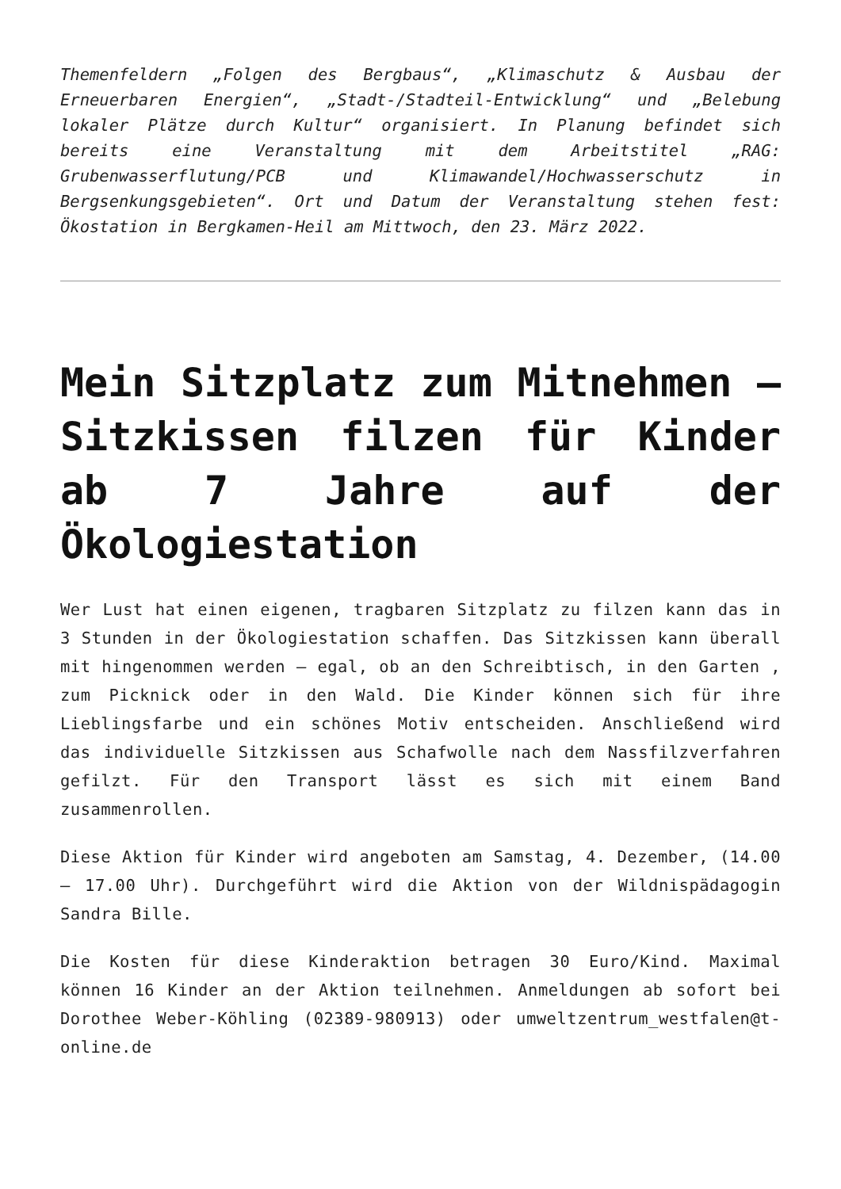Themenfeldern „Folgen des Bergbaus“, „Klimaschutz & Ausbau der Erneuerbaren Energien“, „Stadt-/Stadteil-Entwicklung“ und „Belebung lokaler Plätze durch Kultur“ organisiert. In Planung befindet sich bereits eine Veranstaltung mit dem Arbeitstitel „RAG: Grubenwasserflutung/PCB und Klimawandel/Hochwasserschutz in Bergsenkungsgebieten“. Ort und Datum der Veranstaltung stehen fest: Ökostation in Bergkamen-Heil am Mittwoch, den 23. März 2022.
Mein Sitzplatz zum Mitnehmen – Sitzkissen filzen für Kinder ab 7 Jahre auf der Ökologiestation
Wer Lust hat einen eigenen, tragbaren Sitzplatz zu filzen kann das in 3 Stunden in der Ökologiestation schaffen. Das Sitzkissen kann überall mit hingenommen werden – egal, ob an den Schreibtisch, in den Garten , zum Picknick oder in den Wald. Die Kinder können sich für ihre Lieblingsfarbe und ein schönes Motiv entscheiden. Anschließend wird das individuelle Sitzkissen aus Schafwolle nach dem Nassfilzverfahren gefilzt. Für den Transport lässt es sich mit einem Band zusammenrollen.
Diese Aktion für Kinder wird angeboten am Samstag, 4. Dezember, (14.00 – 17.00 Uhr). Durchgeführt wird die Aktion von der Wildnispädagogin Sandra Bille.
Die Kosten für diese Kinderaktion betragen 30 Euro/Kind. Maximal können 16 Kinder an der Aktion teilnehmen. Anmeldungen ab sofort bei Dorothee Weber-Köhling (02389-980913) oder umweltzentrum_westfalen@t-online.de